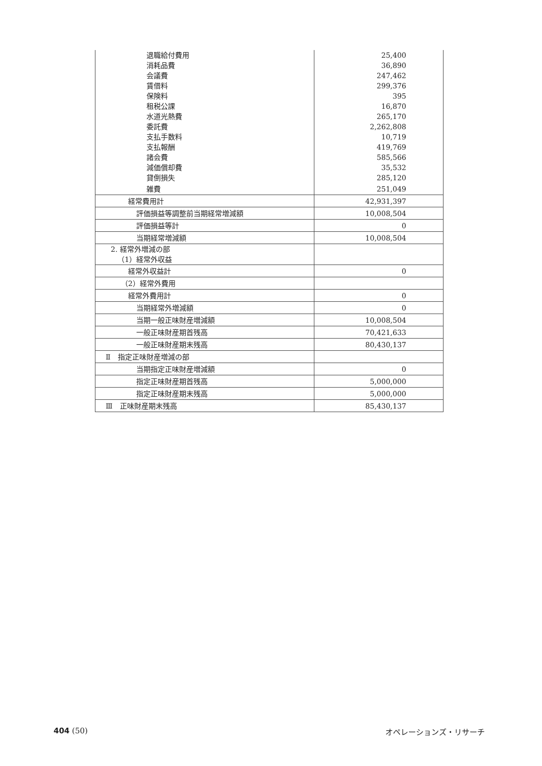| 退職給付費用 | 25,400 |
| 消耗品費 | 36,890 |
| 会議費 | 247,462 |
| 賃借料 | 299,376 |
| 保険料 | 395 |
| 租税公課 | 16,870 |
| 水道光熱費 | 265,170 |
| 委託費 | 2,262,808 |
| 支払手数料 | 10,719 |
| 支払報酬 | 419,769 |
| 諸会費 | 585,566 |
| 減価償却費 | 35,532 |
| 貸倒損失 | 285,120 |
| 雑費 | 251,049 |
| 経常費用計 | 42,931,397 |
| 評価損益等調整前当期経常増減額 | 10,008,504 |
| 評価損益等計 | 0 |
| 当期経常増減額 | 10,008,504 |
| 2. 経常外増減の部 （1）経常外収益 | |
| 経常外収益計 | 0 |
| （2）経常外費用 | |
| 経常外費用計 | 0 |
| 当期経常外増減額 | 0 |
| 当期一般正味財産増減額 | 10,008,504 |
| 一般正味財産期首残高 | 70,421,633 |
| 一般正味財産期末残高 | 80,430,137 |
| Ⅱ 指定正味財産増減の部 | |
| 当期指定正味財産増減額 | 0 |
| 指定正味財産期首残高 | 5,000,000 |
| 指定正味財産期末残高 | 5,000,000 |
| Ⅲ 正味財産期末残高 | 85,430,137 |
404 (50) オペレーションズ・リサーチ